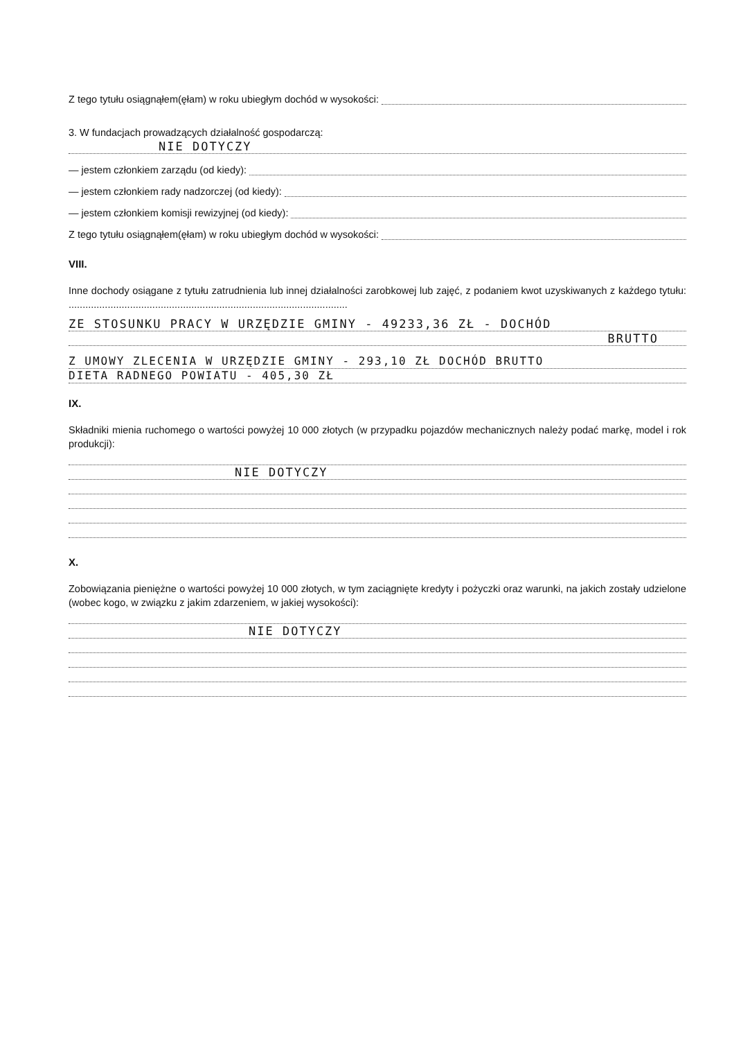Z tego tytułu osiągnąłem(ęłam) w roku ubiegłym dochód w wysokości:
3. W fundacjach prowadzących działalność gospodarczą:
NIE DOTYCZY
— jestem członkiem zarządu (od kiedy):
— jestem członkiem rady nadzorczej (od kiedy):
— jestem członkiem komisji rewizyjnej (od kiedy):
Z tego tytułu osiągnąłem(ęłam) w roku ubiegłym dochód w wysokości:
VIII.
Inne dochody osiągane z tytułu zatrudnienia lub innej działalności zarobkowej lub zajęć, z podaniem kwot uzyskiwanych z każdego tytułu: ....................................................................................................
ZE STOSUNKU PRACY W URZĘDZIE GMINY - 49233,36 ZŁ - DOCHÓD
BRUTTO
Z UMOWY ZLECENIA W URZĘDZIE GMINY - 293,10 ZŁ DOCHÓD BRUTTO
DIETA RADNEGO POWIATU - 405,30 ZŁ
IX.
Składniki mienia ruchomego o wartości powyżej 10 000 złotych (w przypadku pojazdów mechanicznych należy podać markę, model i rok produkcji):
NIE DOTYCZY
X.
Zobowiązania pieniężne o wartości powyżej 10 000 złotych, w tym zaciągnięte kredyty i pożyczki oraz warunki, na jakich zostały udzielone (wobec kogo, w związku z jakim zdarzeniem, w jakiej wysokości):
NIE DOTYCZY